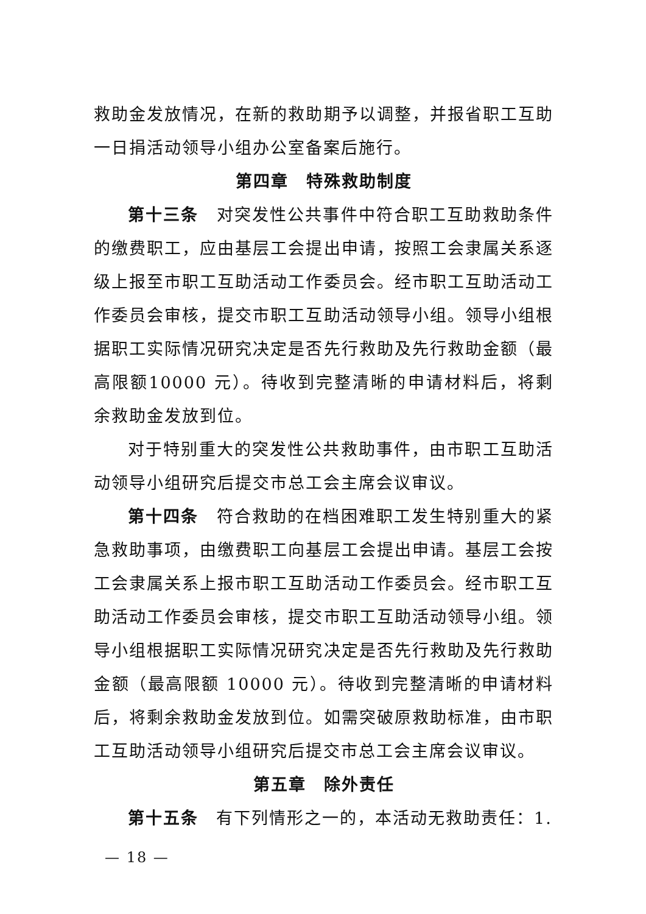救助金发放情况，在新的救助期予以调整，并报省职工互助一日捐活动领导小组办公室备案后施行。
第四章　特殊救助制度
第十三条　对突发性公共事件中符合职工互助救助条件的缴费职工，应由基层工会提出申请，按照工会隶属关系逐级上报至市职工互助活动工作委员会。经市职工互助活动工作委员会审核，提交市职工互助活动领导小组。领导小组根据职工实际情况研究决定是否先行救助及先行救助金额（最高限额10000 元）。待收到完整清晰的申请材料后，将剩余救助金发放到位。
对于特别重大的突发性公共救助事件，由市职工互助活动领导小组研究后提交市总工会主席会议审议。
第十四条　符合救助的在档困难职工发生特别重大的紧急救助事项，由缴费职工向基层工会提出申请。基层工会按工会隶属关系上报市职工互助活动工作委员会。经市职工互助活动工作委员会审核，提交市职工互助活动领导小组。领导小组根据职工实际情况研究决定是否先行救助及先行救助金额（最高限额 10000 元）。待收到完整清晰的申请材料后，将剩余救助金发放到位。如需突破原救助标准，由市职工互助活动领导小组研究后提交市总工会主席会议审议。
第五章　除外责任
第十五条　有下列情形之一的，本活动无救助责任：1.
— 18 —